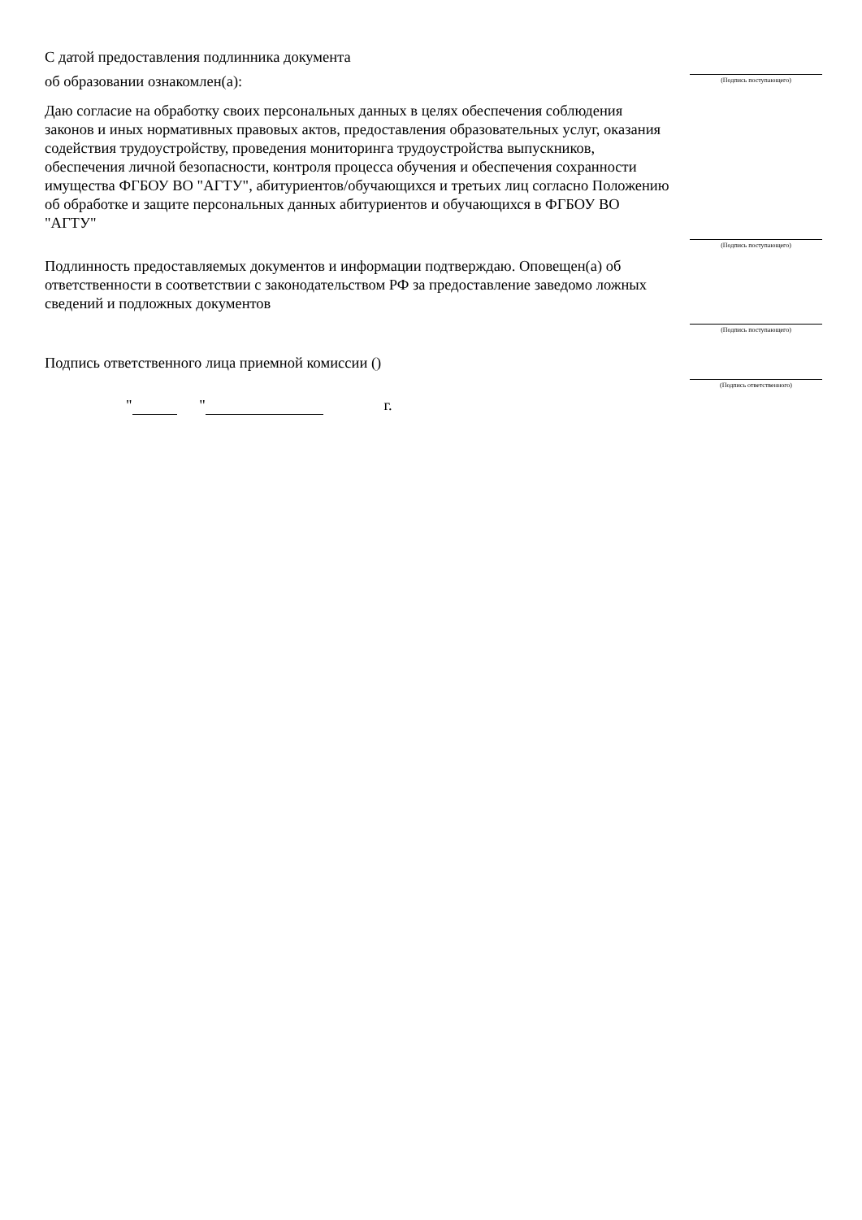С датой предоставления подлинника документа
об образовании ознакомлен(а):
(Подпись поступающего)
Даю согласие на обработку своих персональных данных в целях обеспечения соблюдения законов и иных нормативных правовых актов, предоставления образовательных услуг, оказания содействия трудоустройству, проведения мониторинга трудоустройства выпускников, обеспечения личной безопасности, контроля процесса обучения и обеспечения сохранности имущества ФГБОУ ВО "АГТУ", абитуриентов/обучающихся и третьих лиц согласно Положению об обработке и защите персональных данных абитуриентов и обучающихся в ФГБОУ ВО "АГТУ"
(Подпись поступающего)
Подлинность предоставляемых документов и информации подтверждаю. Оповещен(а) об ответственности в соответствии с законодательством РФ за предоставление заведомо ложных сведений и подложных документов
(Подпись поступающего)
Подпись ответственного лица приемной комиссии ()
(Подпись ответственного)
" " г.